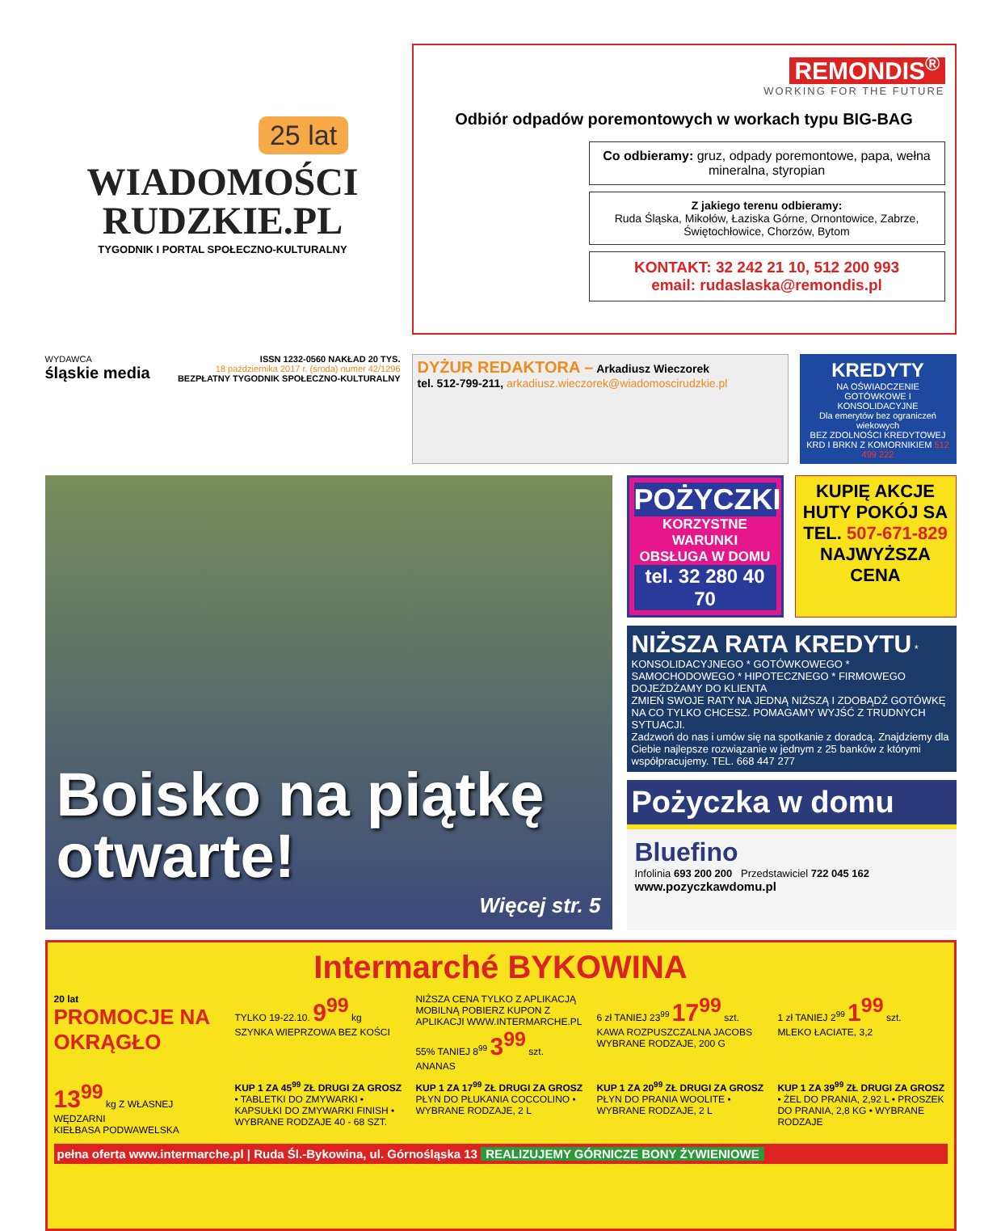25 lat
WIADOMOŚCI
RUDZKIE.PL
TYGODNIK I PORTAL SPOŁECZNO-KULTURALNY
REMONDIS<sup>®</sup>
WORKING FOR THE FUTURE
Odbiór odpadów poremontowych w workach typu BIG-BAG
Co odbieramy: gruz, odpady poremontowe, papa, wełna mineralna, styropian
Z jakiego terenu odbieramy:
Ruda Śląska, Mikołów, Łaziska Górne, Ornontowice, Zabrze, Świętochłowice, Chorzów, Bytom
KONTAKT: 32 242 21 10, 512 200 993
email: rudaslaska@remondis.pl
WYDAWCA
śląskie media
ISSN 1232-0560 NAKŁAD 20 TYS.
18 października 2017 r. (środa) numer 42/1296
BEZPŁATNY TYGODNIK SPOŁECZNO-KULTURALNY
DYŻUR REDAKTORA – Arkadiusz Wieczorek
tel. 512-799-211, arkadiusz.wieczorek@wiadomoscirudzkie.pl
KREDYTY
NA OŚWIADCZENIE GOTÓWKOWE I KONSOLIDACYJNE
Dla emerytów bez ograniczeń wiekowych
BEZ ZDOLNOŚCI KREDYTOWEJ KRD I BRKN Z KOMORNIKIEM 512 499 222
Boisko na piątkę otwarte!
Więcej str. 5
POŻYCZKI
KORZYSTNE WARUNKI
OBSŁUGA W DOMU
tel. 32 280 40 70
KUPIĘ AKCJE
HUTY POKÓJ SA
TEL. 507-671-829
NAJWYŻSZA CENA
NIŻSZA RATA KREDYTU * KONSOLIDACYJNEGO * GOTÓWKOWEGO * SAMOCHODOWEGO * HIPOTECZNEGO * FIRMOWEGO
DOJEŻDŻAMY DO KLIENTA
ZMIEŃ SWOJE RATY NA JEDNĄ NIŻSZĄ I ZDOBĄDŹ GOTÓWKĘ NA CO TYLKO CHCESZ. POMAGAMY WYJŚĆ Z TRUDNYCH SYTUACJI.
Zadzwoń do nas i umów się na spotkanie z doradcą. Znajdziemy dla Ciebie najlepsze rozwiązanie w jednym z 25 banków z którymi współpracujemy. TEL. 668 447 277
Pożyczka w domu
Bluefino
Infolinia 693 200 200 Przedstawiciel 722 045 162
www.pozyczkawdomu.pl
Intermarché BYKOWINA
20 lat
PROMOCJE NA OKRĄGŁO
TYLKO 19-22.10. 9<sup>99</sup> kg
SZYNKA WIEPRZOWA BEZ KOŚCI
NIŻSZA CENA TYLKO Z APLIKACJĄ MOBILNĄ POBIERZ KUPON Z APLIKACJI WWW.INTERMARCHE.PL
55% TANIEJ 8<sup>99</sup> 3<sup>99</sup> szt.
ANANAS
6 zł TANIEJ 23<sup>99</sup> 17<sup>99</sup> szt.
KAWA ROZPUSZCZALNA JACOBS WYBRANE RODZAJE, 200 G
1 zł TANIEJ 2<sup>99</sup> 1<sup>99</sup> szt.
MLEKO ŁACIATE, 3,2
13<sup>99</sup> kg Z WŁASNEJ WĘDZARNI
KIEŁBASA PODWAWELSKA
KUP 1 ZA 45<sup>99</sup> ZŁ DRUGI ZA GROSZ
• TABLETKI DO ZMYWARKI • KAPSUŁKI DO ZMYWARKI FINISH • WYBRANE RODZAJE 40 - 68 SZT.
KUP 1 ZA 17<sup>99</sup> ZŁ DRUGI ZA GROSZ
PŁYN DO PŁUKANIA COCCOLINO • WYBRANE RODZAJE, 2 L
KUP 1 ZA 20<sup>99</sup> ZŁ DRUGI ZA GROSZ
PŁYN DO PRANIA WOOLITE • WYBRANE RODZAJE, 2 L
KUP 1 ZA 39<sup>99</sup> ZŁ DRUGI ZA GROSZ
• ŻEL DO PRANIA, 2,92 L • PROSZEK DO PRANIA, 2,8 KG • WYBRANE RODZAJE
pełna oferta www.intermarche.pl | Ruda Śl.-Bykowina, ul. Górnośląska 13 REALIZUJEMY GÓRNICZE BONY ŻYWIENIOWE